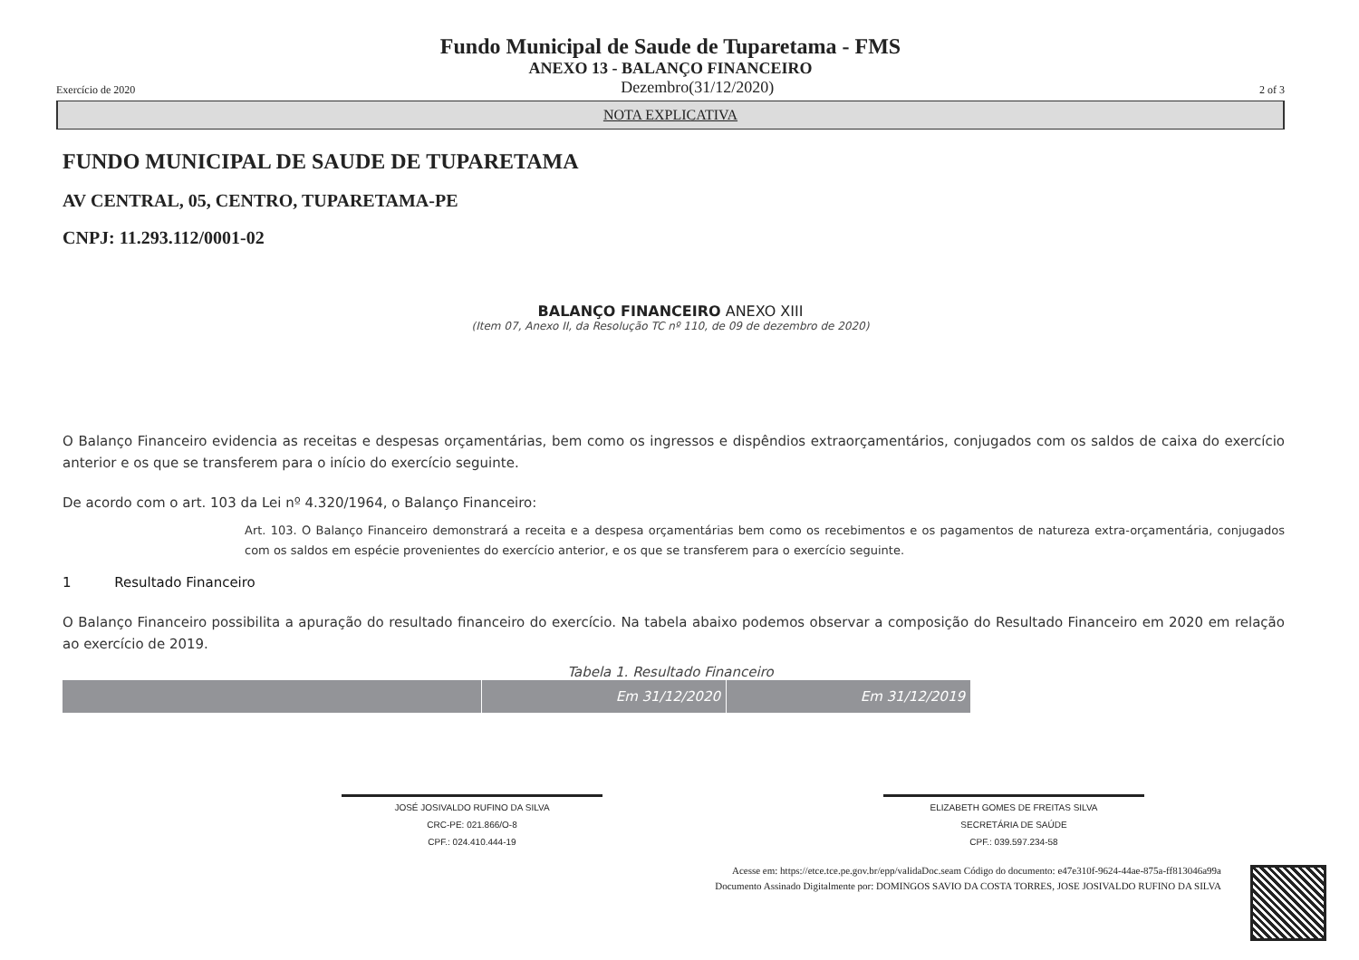Fundo Municipal de Saude de Tuparetama - FMS
ANEXO 13 - BALANÇO FINANCEIRO
Exercício de 2020 Dezembro(31/12/2020) 2 of 3
NOTA EXPLICATIVA
FUNDO MUNICIPAL DE SAUDE DE TUPARETAMA
AV CENTRAL, 05, CENTRO, TUPARETAMA-PE
CNPJ: 11.293.112/0001-02
BALANÇO FINANCEIRO ANEXO XIII
(Item 07, Anexo II, da Resolução TC nº 110, de 09 de dezembro de 2020)
O Balanço Financeiro evidencia as receitas e despesas orçamentárias, bem como os ingressos e dispêndios extraorçamentários, conjugados com os saldos de caixa do exercício anterior e os que se transferem para o início do exercício seguinte.
De acordo com o art. 103 da Lei nº 4.320/1964, o Balanço Financeiro:
Art. 103. O Balanço Financeiro demonstrará a receita e a despesa orçamentárias bem como os recebimentos e os pagamentos de natureza extra-orçamentária, conjugados com os saldos em espécie provenientes do exercício anterior, e os que se transferem para o exercício seguinte.
1 Resultado Financeiro
O Balanço Financeiro possibilita a apuração do resultado financeiro do exercício. Na tabela abaixo podemos observar a composição do Resultado Financeiro em 2020 em relação ao exercício de 2019.
Tabela 1. Resultado Financeiro
| | Em 31/12/2020 | Em 31/12/2019 |
JOSÉ JOSIVALDO RUFINO DA SILVA
CRC-PE: 021.866/O-8
CPF.: 024.410.444-19
ELIZABETH GOMES DE FREITAS SILVA
SECRETÁRIA DE SAÚDE
CPF.: 039.597.234-58
Acesse em: https://etce.tce.pe.gov.br/epp/validaDoc.seam Código do documento: e47e310f-9624-44ae-875a-ff813046a99a
Documento Assinado Digitalmente por: DOMINGOS SAVIO DA COSTA TORRES, JOSE JOSIVALDO RUFINO DA SILVA